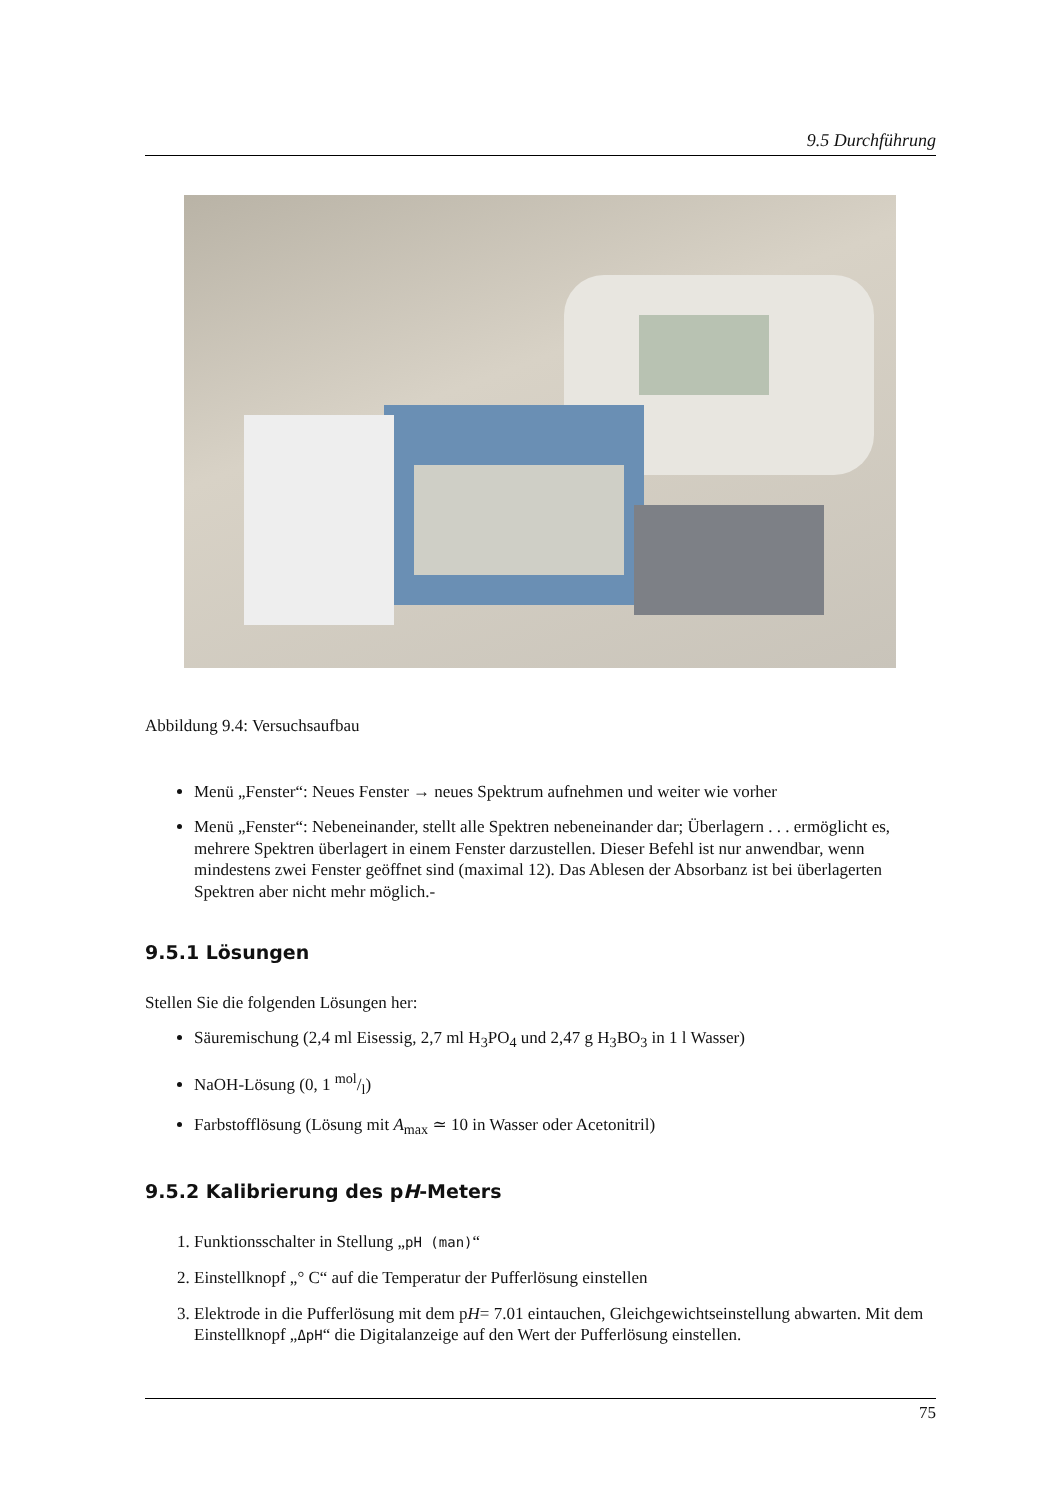9.5 Durchführung
Abbildung 9.4: Versuchsaufbau
Menü „Fenster“: Neues Fenster → neues Spektrum aufnehmen und weiter wie vorher
Menü „Fenster“: Nebeneinander, stellt alle Spektren nebeneinander dar; Überlagern . . . ermöglicht es, mehrere Spektren überlagert in einem Fenster darzustellen. Dieser Befehl ist nur anwendbar, wenn mindestens zwei Fenster geöffnet sind (maximal 12). Das Ablesen der Absorbanz ist bei überlagerten Spektren aber nicht mehr möglich.-
9.5.1 Lösungen
Stellen Sie die folgenden Lösungen her:
Säuremischung (2,4 ml Eisessig, 2,7 ml H<sub>3</sub>PO<sub>4</sub> und 2,47 g H<sub>3</sub>BO<sub>3</sub> in 1 l Wasser)
NaOH-Lösung (0, 1 mol/l)
Farbstofflösung (Lösung mit A<sub>max</sub> ≃ 10 in Wasser oder Acetonitril)
9.5.2 Kalibrierung des pH-Meters
1. Funktionsschalter in Stellung „pH (man)“
2. Einstellknopf „° C“ auf die Temperatur der Pufferlösung einstellen
3. Elektrode in die Pufferlösung mit dem pH= 7.01 eintauchen, Gleichgewichtseinstellung abwarten. Mit dem Einstellknopf „ΔpH“ die Digitalanzeige auf den Wert der Pufferlösung einstellen.
75